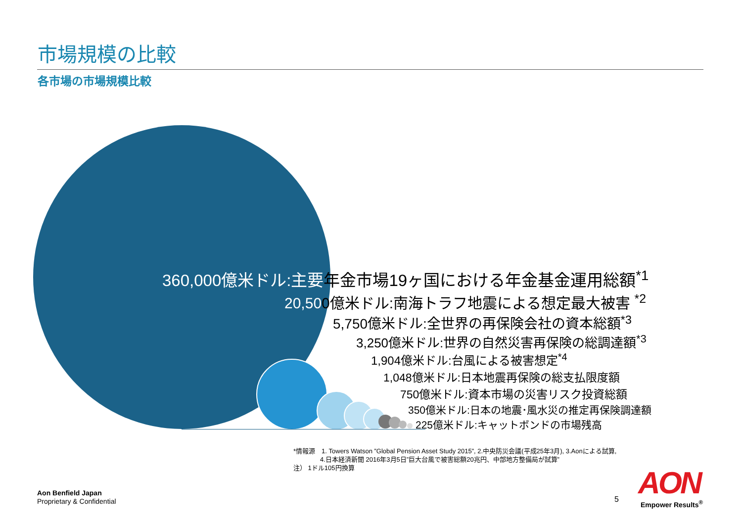市場規模の比較
各市場の市場規模比較
360,000億米ドル:主要年金市場19ヶ国における年金基金運用総額<sup>*1</sup>
20,500億米ドル:南海トラフ地震による想定最大被害 <sup>*2</sup>
5,750億米ドル:全世界の再保険会社の資本総額<sup>*3</sup>
3,250億米ドル:世界の自然災害再保険の総調達額<sup>*3</sup>
1,904億米ドル:台風による被害想定<sup>*4</sup>
1,048億米ドル:日本地震再保険の総支払限度額
750億米ドル:資本市場の災害リスク投資総額
350億米ドル:日本の地震･風水災の推定再保険調達額
225億米ドル:キャットボンドの市場残高
*情報源　1. Towers Watson ”Global Pension Asset Study 2015”, 2.中央防災会議(平成25年3月), 3.Aonによる試算,
4.日本経済新聞 2016年3月5日”巨大台風で被害総額20兆円、中部地方整備局が試算”
注） 1ドル105円換算
Aon Benfield Japan
Proprietary & Confidential
5 AON
Empower Results<sup>®</sup>